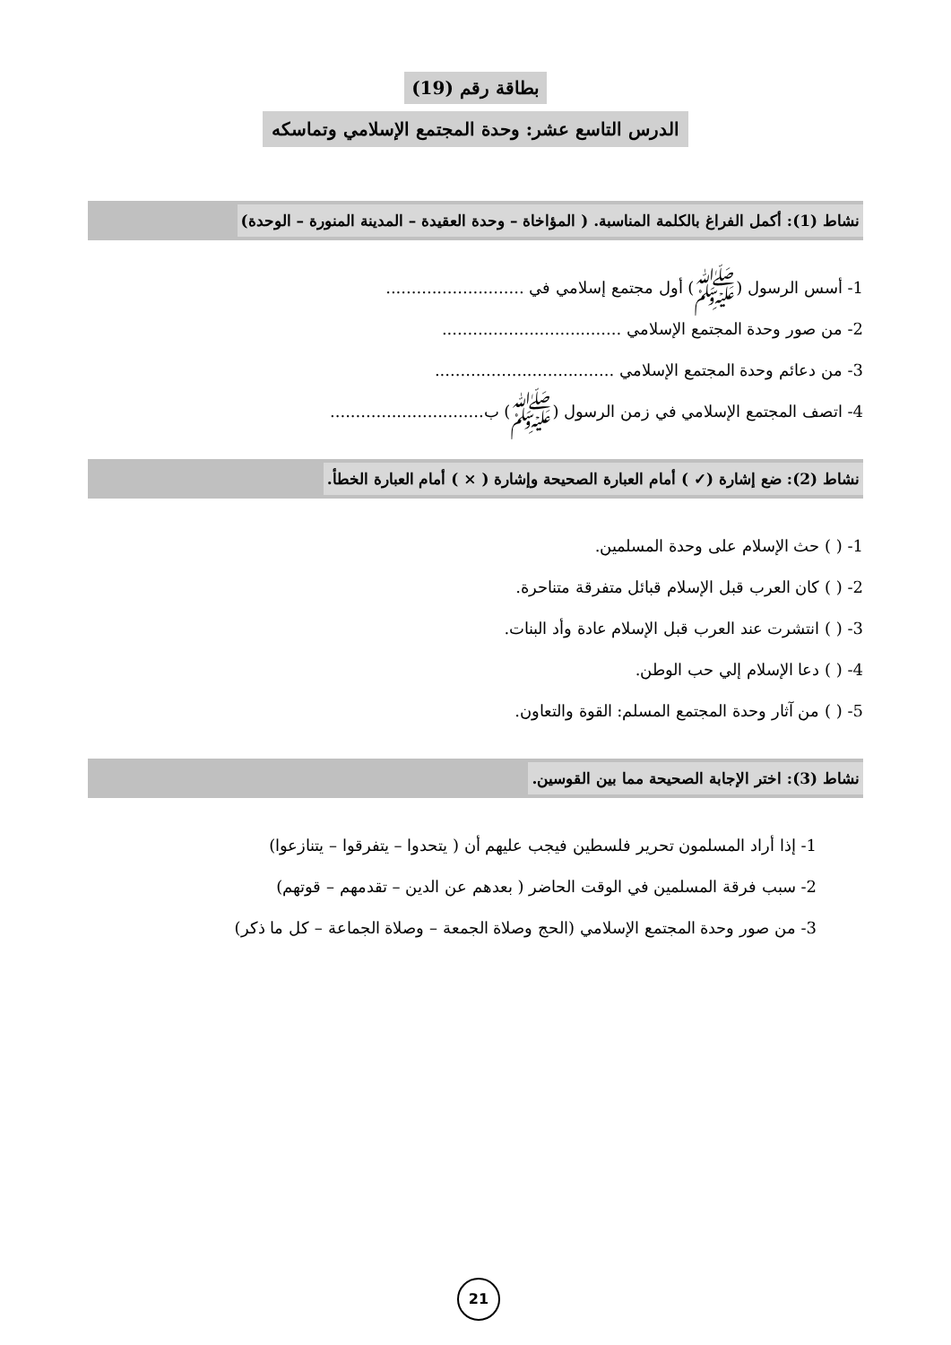بطاقة رقم (19)
الدرس التاسع عشر: وحدة المجتمع الإسلامي وتماسكه
نشاط (1): أكمل الفراغ بالكلمة المناسبة. ( المؤاخاة – وحدة العقيدة – المدينة المنورة – الوحدة)
1- أسس الرسول (ﷺ) أول مجتمع إسلامي في ...........................
2- من صور وحدة المجتمع الإسلامي ...................................
3- من دعائم وحدة المجتمع الإسلامي ...................................
4- اتصف المجتمع الإسلامي في زمن الرسول (ﷺ) ب..............................
نشاط (2): ضع إشارة (✓ ) أمام العبارة الصحيحة وإشارة ( × ) أمام العبارة الخطأ.
1- ( ) حث الإسلام على وحدة المسلمين.
2- ( ) كان العرب قبل الإسلام قبائل متفرقة متناحرة.
3- ( ) انتشرت عند العرب قبل الإسلام عادة وأد البنات.
4- ( ) دعا الإسلام إلي حب الوطن.
5- ( ) من آثار وحدة المجتمع المسلم: القوة والتعاون.
نشاط (3): اختر الإجابة الصحيحة مما بين القوسين.
1- إذا أراد المسلمون تحرير فلسطين فيجب عليهم أن ( يتحدوا – يتفرقوا – يتنازعوا)
2- سبب فرقة المسلمين في الوقت الحاضر ( بعدهم عن الدين – تقدمهم – قوتهم)
3- من صور وحدة المجتمع الإسلامي (الحج وصلاة الجمعة – وصلاة الجماعة – كل ما ذكر)
21